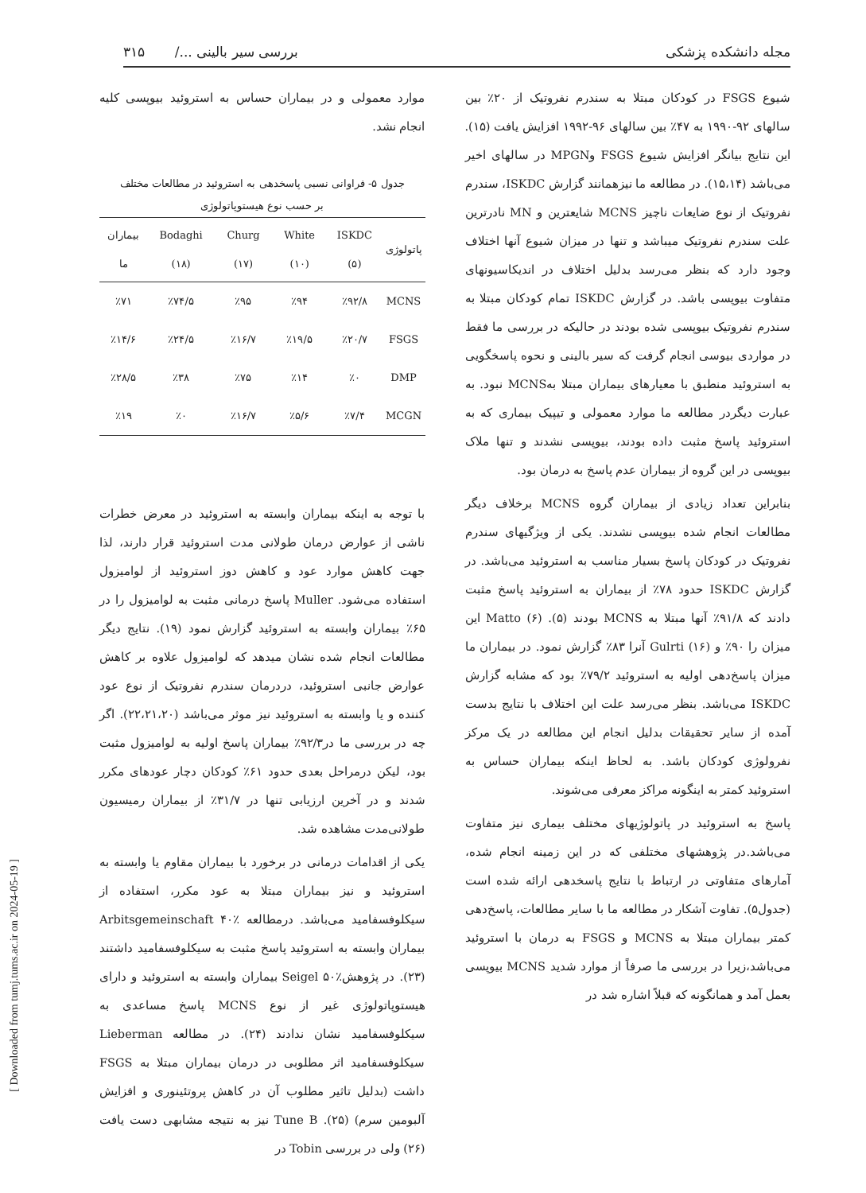مجله دانشکده پزشکی بررسی سیر بالینی .../ ۳۱۵
شیوع FSGS در کودکان مبتلا به سندرم نفروتیک از ۲۰٪ بین سالهای ۹۲-۱۹۹۰ به ۴۷٪ بین سالهای ۹۶-۱۹۹۲ افزایش یافت (۱۵). این نتایج بیانگر افزایش شیوع FSGS وMPGN در سالهای اخیر می‌باشد (۱۵،۱۴). در مطالعه ما نیزهمانند گزارش ISKDC، سندرم نفروتیک از نوع ضایعات ناچیز MCNS شایعترین و MN نادرترین علت سندرم نفروتیک میباشد و تنها در میزان شیوع آنها اختلاف وجود دارد که بنظر می‌رسد بدلیل اختلاف در اندیکاسیونهای متفاوت بیوپسی باشد. در گزارش ISKDC تمام کودکان مبتلا به سندرم نفروتیک بیوپسی شده بودند در حالیکه در بررسی ما فقط در مواردی بیوسی انجام گرفت که سیر بالینی و نحوه پاسخگویی به استروئید منطبق با معیارهای بیماران مبتلا بهMCNS نبود. به عبارت دیگردر مطالعه ما موارد معمولی و تیپیک بیماری که به استروئید پاسخ مثبت داده بودند، بیوپسی نشدند و تنها ملاک بیوپسی در این گروه از بیماران عدم پاسخ به درمان بود.
بنابراین تعداد زیادی از بیماران گروه MCNS برخلاف دیگر مطالعات انجام شده بیوپسی نشدند. یکی از ویژگیهای سندرم نفروتیک در کودکان پاسخ بسیار مناسب به استروئید می‌باشد. در گزارش ISKDC حدود ۷۸٪ از بیماران به استروئید پاسخ مثبت دادند که ۹۱/۸٪ آنها مبتلا به MCNS بودند (۵). Matto (۶) این میزان را ۹۰٪ و Gulrti (۱۶) آنرا ۸۳٪ گزارش نمود. در بیماران ما میزان پاسخ‌دهی اولیه به استروئید ۷۹/۲٪ بود که مشابه گزارش ISKDC می‌باشد. بنظر می‌رسد علت این اختلاف با نتایج بدست آمده از سایر تحقیقات بدلیل انجام این مطالعه در یک مرکز نفرولوژی کودکان باشد. به لحاظ اینکه بیماران حساس به استروئید کمتر به اینگونه مراکز معرفی می‌شوند.
پاسخ به استروئید در پاتولوژیهای مختلف بیماری نیز متفاوت می‌باشد.در پژوهشهای مختلفی که در این زمینه انجام شده، آمارهای متفاوتی در ارتباط با نتایج پاسخدهی ارائه شده است (جدول۵). تفاوت آشکار در مطالعه ما با سایر مطالعات، پاسخ‌دهی کمتر بیماران مبتلا به MCNS و FSGS به درمان با استروئید می‌باشد،زیرا در بررسی ما صرفاً از موارد شدید MCNS بیوپسی بعمل آمد و همانگونه که قبلاً اشاره شد در
موارد معمولی و در بیماران حساس به استروئید بیوپسی کلیه انجام نشد.
جدول ۵- فراوانی نسبی پاسخدهی به استروئید در مطالعات مختلف
بر حسب نوع هیستوپاتولوژی
| پاتولوژی | ISKDC (۵) | White (۱۰) | Churg (۱۷) | Bodaghi (۱۸) | بیماران ما |
| --- | --- | --- | --- | --- | --- |
| MCNS | ٪۹۲/۸ | ٪۹۴ | ٪۹۵ | ٪۷۴/۵ | ٪۷۱ |
| FSGS | ٪۲۰/۷ | ٪۱۹/۵ | ٪۱۶/۷ | ٪۲۴/۵ | ٪۱۴/۶ |
| DMP | ٪۰ | ٪۱۴ | ٪۷۵ | ٪۳۸ | ٪۲۸/۵ |
| MCGN | ٪۷/۴ | ٪۵/۶ | ٪۱۶/۷ | ٪۰ | ٪۱۹ |
با توجه به اینکه بیماران وابسته به استروئید در معرض خطرات ناشی از عوارض درمان طولانی مدت استروئید قرار دارند، لذا جهت کاهش موارد عود و کاهش دوز استروئید از لوامیزول استفاده می‌شود. Muller پاسخ درمانی مثبت به لوامیزول را در ۶۵٪ بیماران وابسته به استروئید گزارش نمود (۱۹). نتایج دیگر مطالعات انجام شده نشان میدهد که لوامیزول علاوه بر کاهش عوارض جانبی استروئید، دردرمان سندرم نفروتیک از نوع عود کننده و یا وابسته به استروئید نیز موثر می‌باشد (۲۲،۲۱،۲۰). اگر چه در بررسی ما در۹۲/۳٪ بیماران پاسخ اولیه به لوامیزول مثبت بود، لیکن درمراحل بعدی حدود ۶۱٪ کودکان دچار عودهای مکرر شدند و در آخرین ارزیابی تنها در ۳۱/۷٪ از بیماران رمیسیون طولانی‌مدت مشاهده شد.
یکی از اقدامات درمانی در برخورد با بیماران مقاوم یا وابسته به استروئید و نیز بیماران مبتلا به عود مکرر، استفاده از سیکلوفسفامید می‌باشد. درمطالعه Arbitsgemeinschaft ۴۰٪ بیماران وابسته به استروئید پاسخ مثبت به سیکلوفسفامید داشتند (۲۳). در پژوهشSeigel ۵۰٪ بیماران وابسته به استروئید و دارای هیستوپاتولوژی غیر از نوع MCNS پاسخ مساعدی به سیکلوفسفامید نشان ندادند (۲۴). در مطالعه Lieberman سیکلوفسفامید اثر مطلوبی در درمان بیماران مبتلا به FSGS داشت (بدلیل تاثیر مطلوب آن در کاهش پروتئینوری و افزایش آلبومین سرم) (۲۵). Tune B نیز به نتیجه مشابهی دست یافت (۲۶) ولی در بررسی Tobin در
[ Downloaded from tumj.tums.ac.ir on 2024-05-19 ]